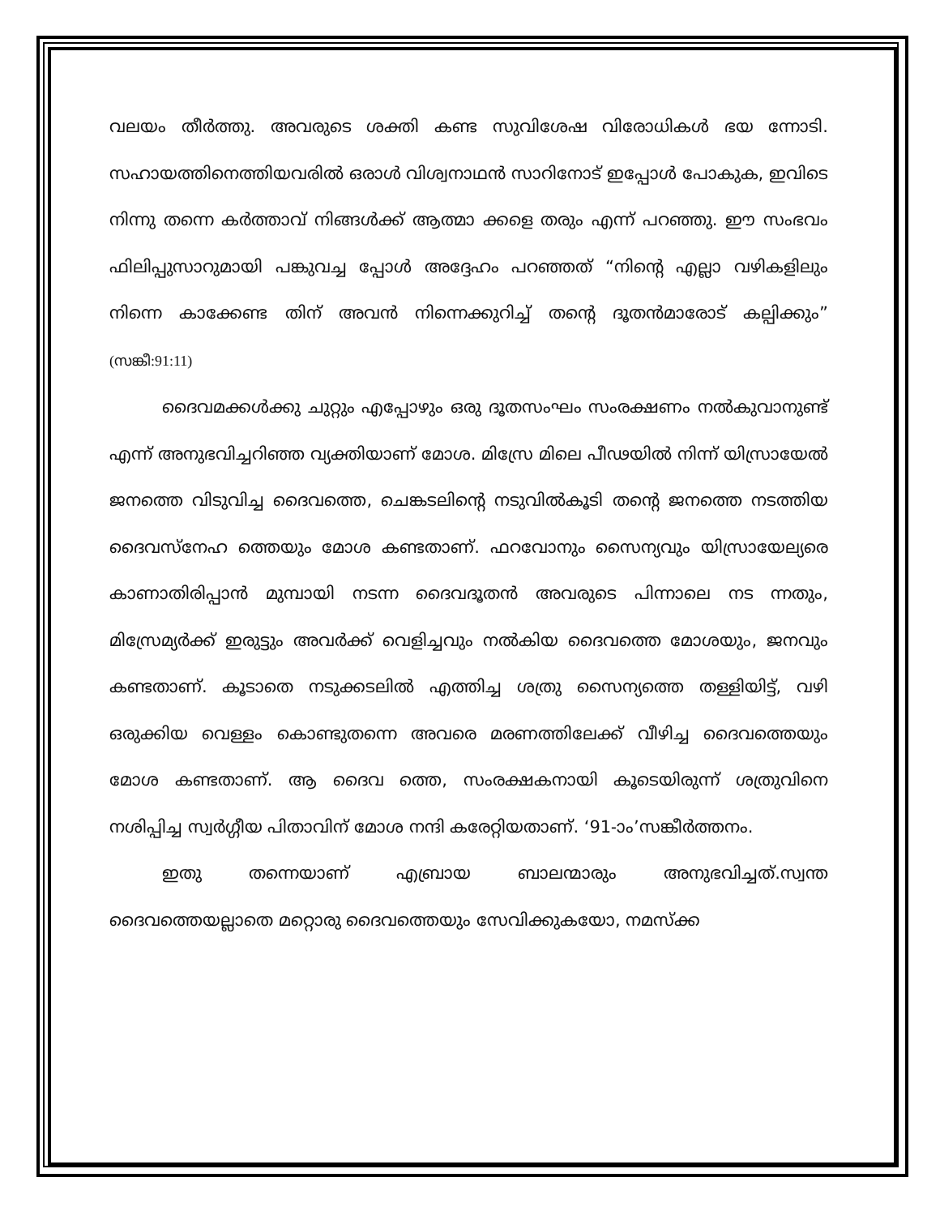വലയം തീർത്തു. അവരുടെ ശക്തി കണ്ട സുവിശേഷ വിരോധികൾ ഭയ ന്നോടി. സഹായത്തിനെത്തിയവരിൽ ഒരാൾ വിശ്വനാഥൻ സാറിനോട് ഇപ്പോൾ പോകുക, ഇവിടെ നിന്നു തന്നെ കർത്താവ് നിങ്ങൾക്ക് ആത്മാ ക്കളെ തരും എന്ന് പറഞ്ഞു. ഈ സംഭവം ഫിലിപ്പുസാറുമായി പങ്കുവച്ച പ്പോൾ അദ്ദേഹം പറഞ്ഞത് “നിന്റെ എല്ലാ വഴികളിലും നിന്നെ കാക്കേണ്ട തിന് അവൻ നിന്നെക്കുറിച്ച് തന്റെ ദൂതൻമാരോട് കല്പിക്കും” (സങ്കീ:91:11)
ദൈവമക്കൾക്കു ചുറ്റും എപ്പോഴും ഒരു ദൂതസംഘം സംരക്ഷണം നൽകുവാനുണ്ട് എന്ന് അനുഭവിച്ചറിഞ്ഞ വ്യക്തിയാണ് മോശ. മിസ്രേ മിലെ പീഢയിൽ നിന്ന് യിസ്രായേൽ ജനത്തെ വിടുവിച്ച ദൈവത്തെ, ചെങ്കടലിന്റെ നടുവിൽകൂടി തന്റെ ജനത്തെ നടത്തിയ ദൈവസ്നേഹ ത്തെയും മോശ കണ്ടതാണ്. ഫറവോനും സൈന്യവും യിസ്രായേല്യരെ കാണാതിരിപ്പാൻ മുമ്പായി നടന്ന ദൈവദൂതൻ അവരുടെ പിന്നാലെ നട ന്നതും, മിസ്രേമ്യർക്ക് ഇരുട്ടും അവർക്ക് വെളിച്ചവും നൽകിയ ദൈവത്തെ മോശയും, ജനവും കണ്ടതാണ്. കൂടാതെ നടുക്കടലിൽ എത്തിച്ച ശത്രു സൈന്യത്തെ തള്ളിയിട്ട്, വഴി ഒരുക്കിയ വെള്ളം കൊണ്ടുതന്നെ അവരെ മരണത്തിലേക്ക് വീഴിച്ച ദൈവത്തെയും മോശ കണ്ടതാണ്. ആ ദൈവ ത്തെ, സംരക്ഷകനായി കൂടെയിരുന്ന് ശത്രുവിനെ നശിപ്പിച്ച സ്വർഗ്ഗീയ പിതാവിന് മോശ നന്ദി കരേറ്റിയതാണ്. ‘91-ാം’സങ്കീർത്തനം.
ഇതു തന്നെയാണ് എബ്രായ ബാലന്മാരും അനുഭവിച്ചത്.സ്വന്ത ദൈവത്തെയല്ലാതെ മറ്റൊരു ദൈവത്തെയും സേവിക്കുകയോ, നമസ്ക്ക